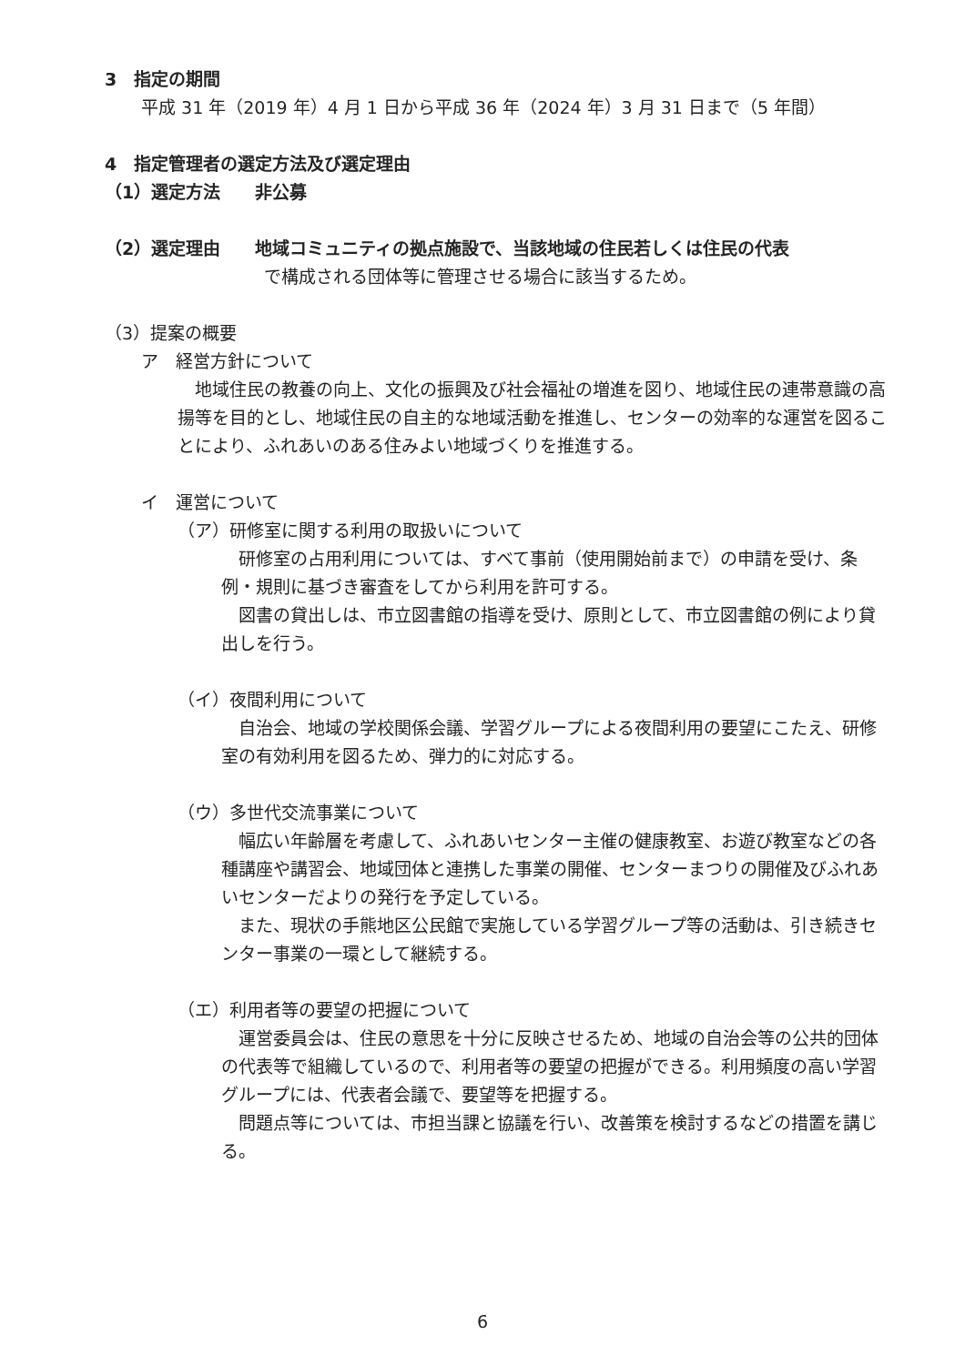3　指定の期間
平成 31 年（2019 年）4 月 1 日から平成 36 年（2024 年）3 月 31 日まで（5 年間）
4　指定管理者の選定方法及び選定理由
（1）選定方法　　非公募
（2）選定理由　　地域コミュニティの拠点施設で、当該地域の住民若しくは住民の代表
で構成される団体等に管理させる場合に該当するため。
（3）提案の概要
ア　経営方針について
　地域住民の教養の向上、文化の振興及び社会福祉の増進を図り、地域住民の連帯意識の高揚等を目的とし、地域住民の自主的な地域活動を推進し、センターの効率的な運営を図ることにより、ふれあいのある住みよい地域づくりを推進する。
イ　運営について
（ア）研修室に関する利用の取扱いについて
　研修室の占用利用については、すべて事前（使用開始前まで）の申請を受け、条例・規則に基づき審査をしてから利用を許可する。
　図書の貸出しは、市立図書館の指導を受け、原則として、市立図書館の例により貸出しを行う。
（イ）夜間利用について
　自治会、地域の学校関係会議、学習グループによる夜間利用の要望にこたえ、研修室の有効利用を図るため、弾力的に対応する。
（ウ）多世代交流事業について
　幅広い年齢層を考慮して、ふれあいセンター主催の健康教室、お遊び教室などの各種講座や講習会、地域団体と連携した事業の開催、センターまつりの開催及びふれあいセンターだよりの発行を予定している。
　また、現状の手熊地区公民館で実施している学習グループ等の活動は、引き続きセンター事業の一環として継続する。
（エ）利用者等の要望の把握について
　運営委員会は、住民の意思を十分に反映させるため、地域の自治会等の公共的団体の代表等で組織しているので、利用者等の要望の把握ができる。利用頻度の高い学習グループには、代表者会議で、要望等を把握する。
　問題点等については、市担当課と協議を行い、改善策を検討するなどの措置を講じる。
6